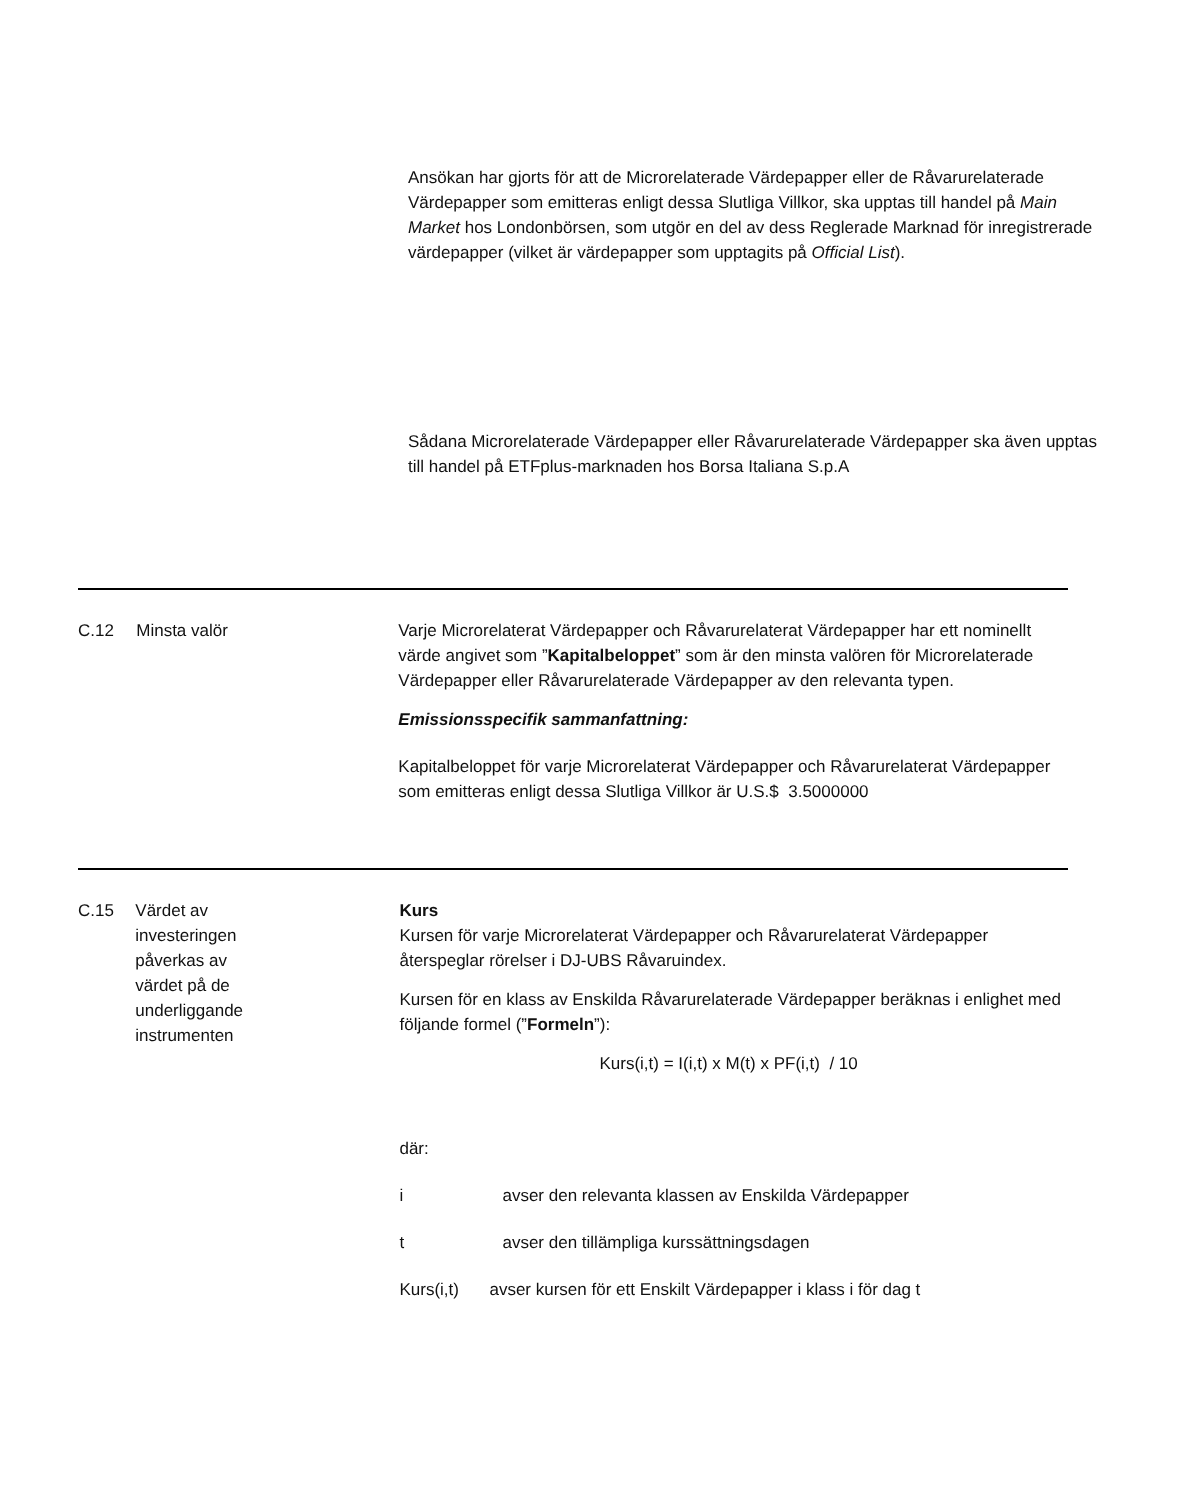Ansökan har gjorts för att de Microrelaterade Värdepapper eller de Råvarurelaterade Värdepapper som emitteras enligt dessa Slutliga Villkor, ska upptas till handel på Main Market hos Londonbörsen, som utgör en del av dess Reglerade Marknad för inregistrerade värdepapper (vilket är värdepapper som upptagits på Official List).
Sådana Microrelaterade Värdepapper eller Råvarurelaterade Värdepapper ska även upptas till handel på ETFplus-marknaden hos Borsa Italiana S.p.A
C.12 Minsta valör Varje Microrelaterat Värdepapper och Råvarurelaterat Värdepapper har ett nominellt värde angivet som ”Kapitalbeloppet” som är den minsta valören för Microrelaterade Värdepapper eller Råvarurelaterade Värdepapper av den relevanta typen.
Emissionsspecifik sammanfattning:
Kapitalbeloppet för varje Microrelaterat Värdepapper och Råvarurelaterat Värdepapper som emitteras enligt dessa Slutliga Villkor är U.S.$ 3.5000000
C.15 Värdet av investeringen påverkas av värdet på de underliggande instrumenten
Kurs
Kursen för varje Microrelaterat Värdepapper och Råvarurelaterat Värdepapper återspeglar rörelser i DJ-UBS Råvaruindex.
Kursen för en klass av Enskilda Råvarurelaterade Värdepapper beräknas i enlighet med följande formel (”Formeln”):
Kurs(i,t) = I(i,t) x M(t) x PF(i,t) / 10
där:
i avser den relevanta klassen av Enskilda Värdepapper
t avser den tillämpliga kurssättningsdagen
Kurs(i,t) avser kursen för ett Enskilt Värdepapper i klass i för dag t